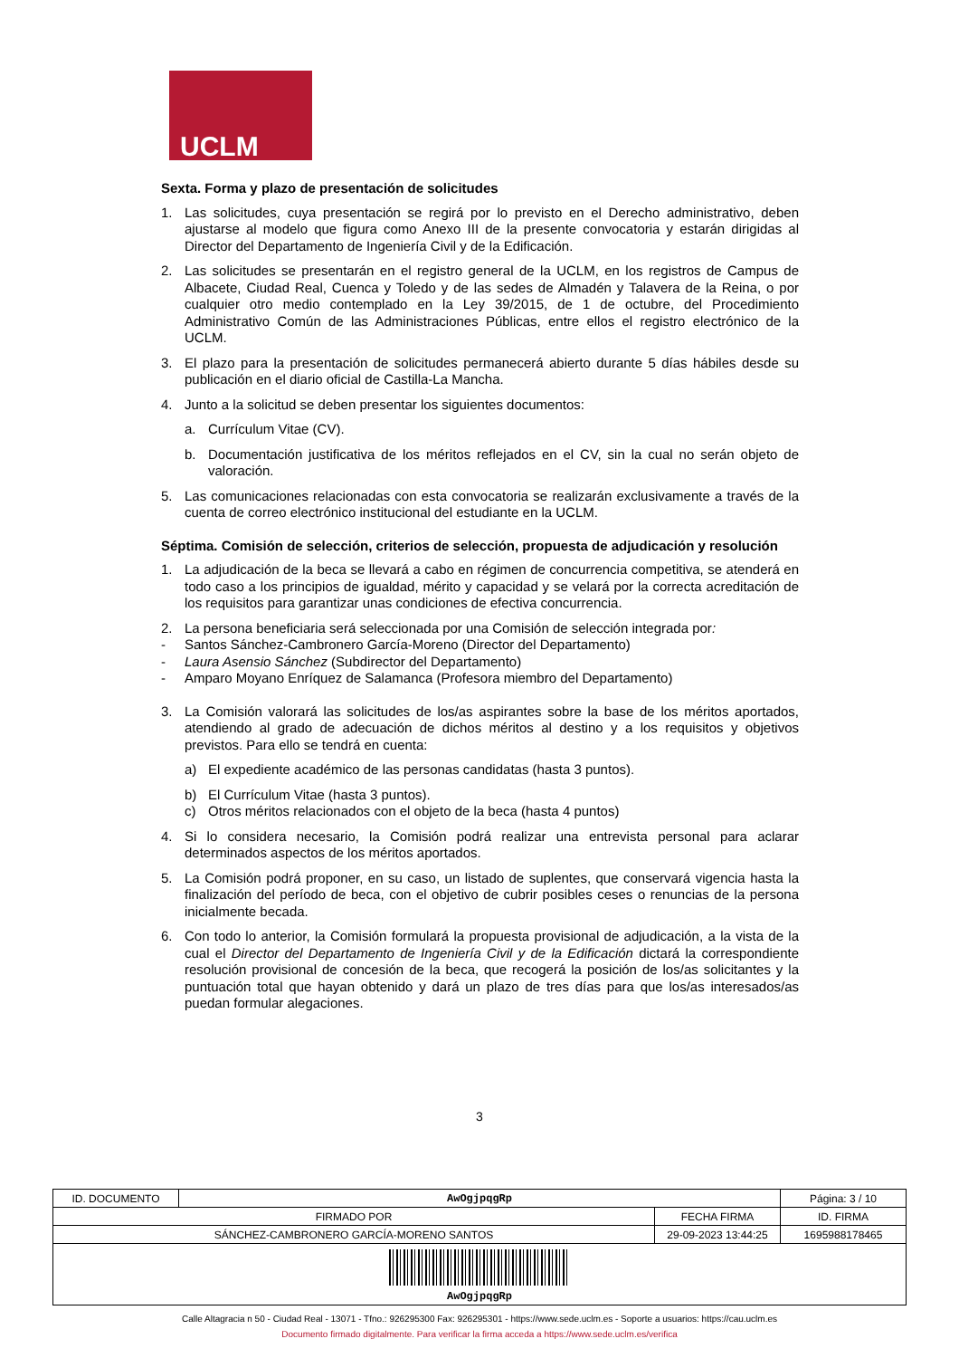UCLM
Sexta. Forma y plazo de presentación de solicitudes
1. Las solicitudes, cuya presentación se regirá por lo previsto en el Derecho administrativo, deben ajustarse al modelo que figura como Anexo III de la presente convocatoria y estarán dirigidas al Director del Departamento de Ingeniería Civil y de la Edificación.
2. Las solicitudes se presentarán en el registro general de la UCLM, en los registros de Campus de Albacete, Ciudad Real, Cuenca y Toledo y de las sedes de Almadén y Talavera de la Reina, o por cualquier otro medio contemplado en la Ley 39/2015, de 1 de octubre, del Procedimiento Administrativo Común de las Administraciones Públicas, entre ellos el registro electrónico de la UCLM.
3. El plazo para la presentación de solicitudes permanecerá abierto durante 5 días hábiles desde su publicación en el diario oficial de Castilla-La Mancha.
4. Junto a la solicitud se deben presentar los siguientes documentos:
a. Currículum Vitae (CV).
b. Documentación justificativa de los méritos reflejados en el CV, sin la cual no serán objeto de valoración.
5. Las comunicaciones relacionadas con esta convocatoria se realizarán exclusivamente a través de la cuenta de correo electrónico institucional del estudiante en la UCLM.
Séptima. Comisión de selección, criterios de selección, propuesta de adjudicación y resolución
1. La adjudicación de la beca se llevará a cabo en régimen de concurrencia competitiva, se atenderá en todo caso a los principios de igualdad, mérito y capacidad y se velará por la correcta acreditación de los requisitos para garantizar unas condiciones de efectiva concurrencia.
2. La persona beneficiaria será seleccionada por una Comisión de selección integrada por:
- Santos Sánchez-Cambronero García-Moreno (Director del Departamento)
- Laura Asensio Sánchez (Subdirector del Departamento)
- Amparo Moyano Enríquez de Salamanca (Profesora miembro del Departamento)
3. La Comisión valorará las solicitudes de los/as aspirantes sobre la base de los méritos aportados, atendiendo al grado de adecuación de dichos méritos al destino y a los requisitos y objetivos previstos. Para ello se tendrá en cuenta:
a) El expediente académico de las personas candidatas (hasta 3 puntos).
b) El Currículum Vitae (hasta 3 puntos).
c) Otros méritos relacionados con el objeto de la beca (hasta 4 puntos)
4. Si lo considera necesario, la Comisión podrá realizar una entrevista personal para aclarar determinados aspectos de los méritos aportados.
5. La Comisión podrá proponer, en su caso, un listado de suplentes, que conservará vigencia hasta la finalización del período de beca, con el objetivo de cubrir posibles ceses o renuncias de la persona inicialmente becada.
6. Con todo lo anterior, la Comisión formulará la propuesta provisional de adjudicación, a la vista de la cual el Director del Departamento de Ingeniería Civil y de la Edificación dictará la correspondiente resolución provisional de concesión de la beca, que recogerá la posición de los/as solicitantes y la puntuación total que hayan obtenido y dará un plazo de tres días para que los/as interesados/as puedan formular alegaciones.
3
| ID. DOCUMENTO | AwOgjpqgRp | | Página: 3 / 10 |
| FIRMADO POR | | FECHA FIRMA | ID. FIRMA |
| SÁNCHEZ-CAMBRONERO GARCÍA-MORENO SANTOS | | 29-09-2023 13:44:25 | 1695988178465 |
| AwOgjpqgRp | | | |
Calle Altagracia n 50 - Ciudad Real - 13071 - Tfno.: 926295300 Fax: 926295301 - https://www.sede.uclm.es - Soporte a usuarios: https://cau.uclm.es
Documento firmado digitalmente. Para verificar la firma acceda a https://www.sede.uclm.es/verifica